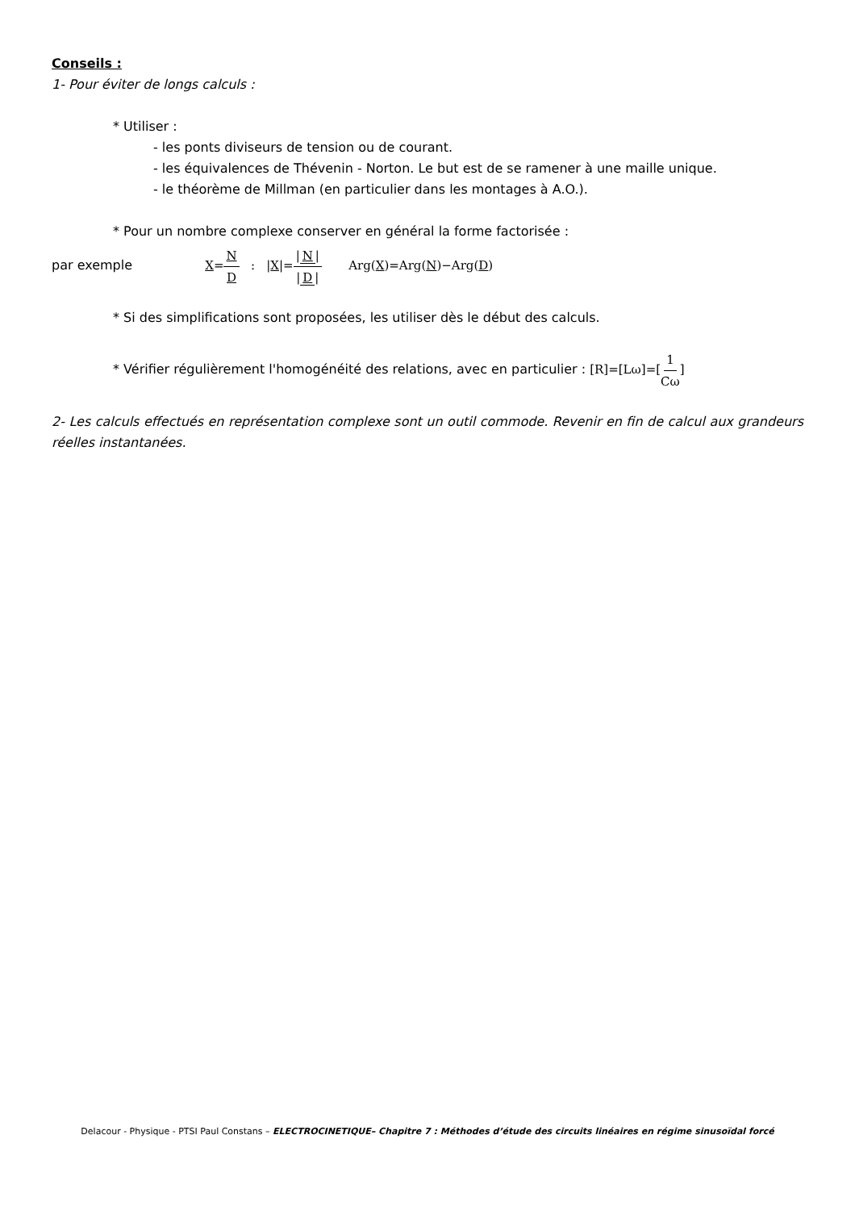Conseils :
1- Pour éviter de longs calculs :
* Utiliser :
- les ponts diviseurs de tension ou de courant.
- les équivalences de Thévenin - Norton. Le but est de se ramener à une maille unique.
- le théorème de Millman (en particulier dans les montages à A.O.).
* Pour un nombre complexe conserver en général la forme factorisée :
par exemple X=N D : |X|=| N | | D | Arg(X)=Arg(N)−Arg(D)
* Si des simplifications sont proposées, les utiliser dès le début des calculs.
* Vérifier régulièrement l'homogénéité des relations, avec en particulier : [R]=[Lω]=[1 Cω]
2- Les calculs effectués en représentation complexe sont un outil commode. Revenir en fin de calcul aux grandeurs réelles instantanées.
Delacour - Physique - PTSI Paul Constans – ELECTROCINETIQUE– Chapitre 7 : Méthodes d’étude des circuits linéaires en régime sinusoïdal forcé